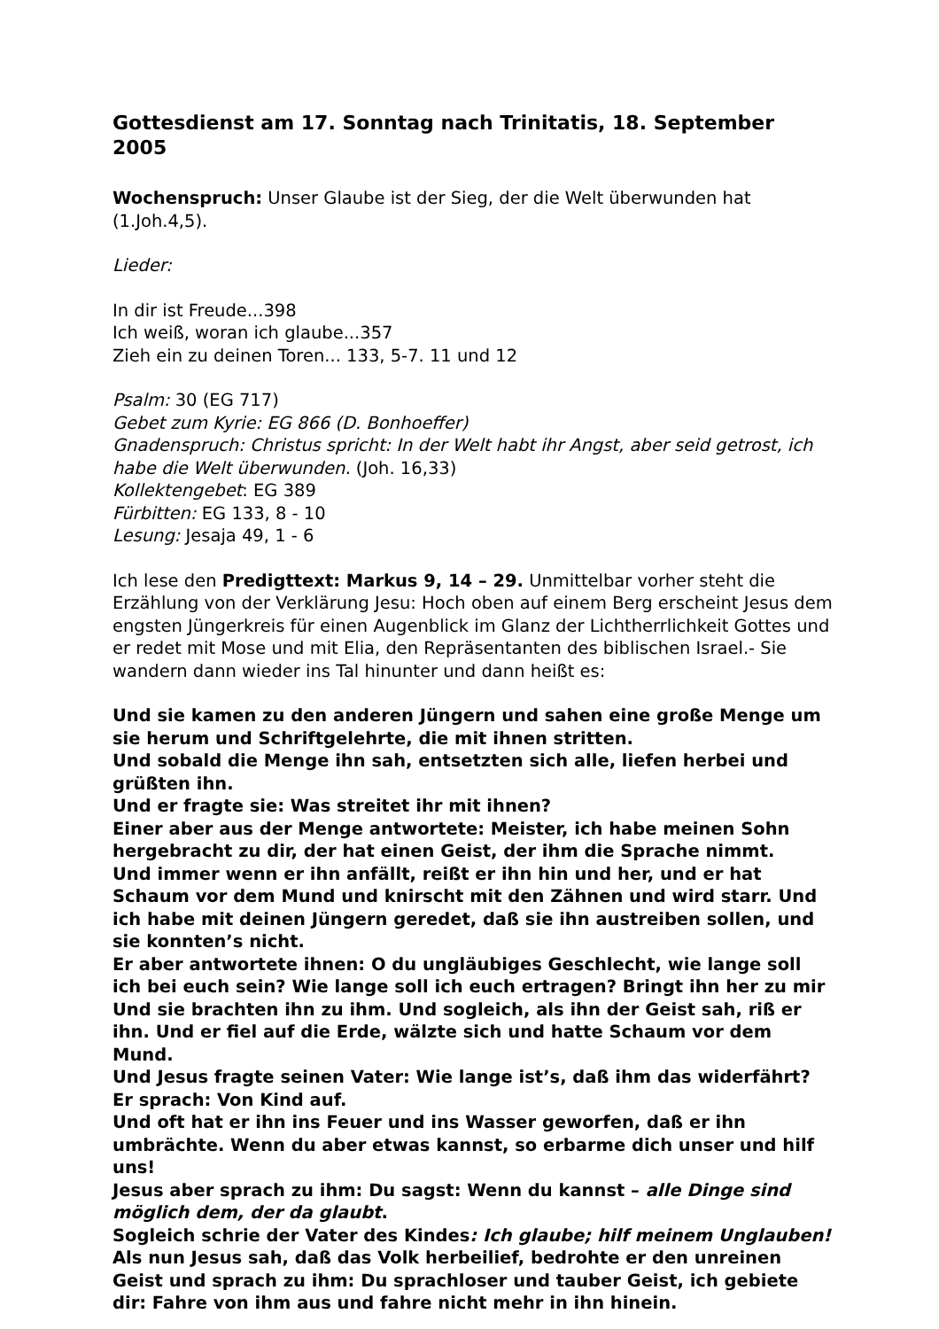Gottesdienst am 17. Sonntag nach Trinitatis, 18. September 2005
Wochenspruch: Unser Glaube ist der Sieg, der die Welt überwunden hat
(1.Joh.4,5).
Lieder:
In dir ist Freude...398
Ich weiß, woran ich glaube...357
Zieh ein zu deinen Toren... 133, 5-7. 11 und 12
Psalm: 30 (EG 717)
Gebet zum Kyrie: EG 866 (D. Bonhoeffer)
Gnadenspruch: Christus spricht: In der Welt habt ihr Angst, aber seid getrost, ich habe die Welt überwunden. (Joh. 16,33)
Kollektengebet: EG 389
Fürbitten: EG 133, 8 - 10
Lesung: Jesaja 49, 1 - 6
Ich lese den Predigttext: Markus 9, 14 – 29. Unmittelbar vorher steht die Erzählung von der Verklärung Jesu: Hoch oben auf einem Berg erscheint Jesus dem engsten Jüngerkreis für einen Augenblick im Glanz der Lichtherrlichkeit Gottes und er redet mit Mose und mit Elia, den Repräsentanten des biblischen Israel.- Sie wandern dann wieder ins Tal hinunter und dann heißt es:
Und sie kamen zu den anderen Jüngern und sahen eine große Menge um sie herum und Schriftgelehrte, die mit ihnen stritten.
Und sobald die Menge ihn sah, entsetzten sich alle, liefen herbei und grüßten ihn.
Und er fragte sie: Was streitet ihr mit ihnen?
Einer aber aus der Menge antwortete: Meister, ich habe meinen Sohn hergebracht zu dir, der hat einen Geist, der ihm die Sprache nimmt.
Und immer wenn er ihn anfällt, reißt er ihn hin und her, und er hat Schaum vor dem Mund und knirscht mit den Zähnen und wird starr. Und ich habe mit deinen Jüngern geredet, daß sie ihn austreiben sollen, und sie konnten’s nicht.
Er aber antwortete ihnen: O du ungläubiges Geschlecht, wie lange soll ich bei euch sein? Wie lange soll ich euch ertragen? Bringt ihn her zu mir
Und sie brachten ihn zu ihm. Und sogleich, als ihn der Geist sah, riß er ihn. Und er fiel auf die Erde, wälzte sich und hatte Schaum vor dem Mund.
Und Jesus fragte seinen Vater: Wie lange ist’s, daß ihm das widerfährt? Er sprach: Von Kind auf.
Und oft hat er ihn ins Feuer und ins Wasser geworfen, daß er ihn umbrächte. Wenn du aber etwas kannst, so erbarme dich unser und hilf uns!
Jesus aber sprach zu ihm: Du sagst: Wenn du kannst – alle Dinge sind möglich dem, der da glaubt.
Sogleich schrie der Vater des Kindes: Ich glaube; hilf meinem Unglauben!
Als nun Jesus sah, daß das Volk herbeilief, bedrohte er den unreinen Geist und sprach zu ihm: Du sprachloser und tauber Geist, ich gebiete dir: Fahre von ihm aus und fahre nicht mehr in ihn hinein.